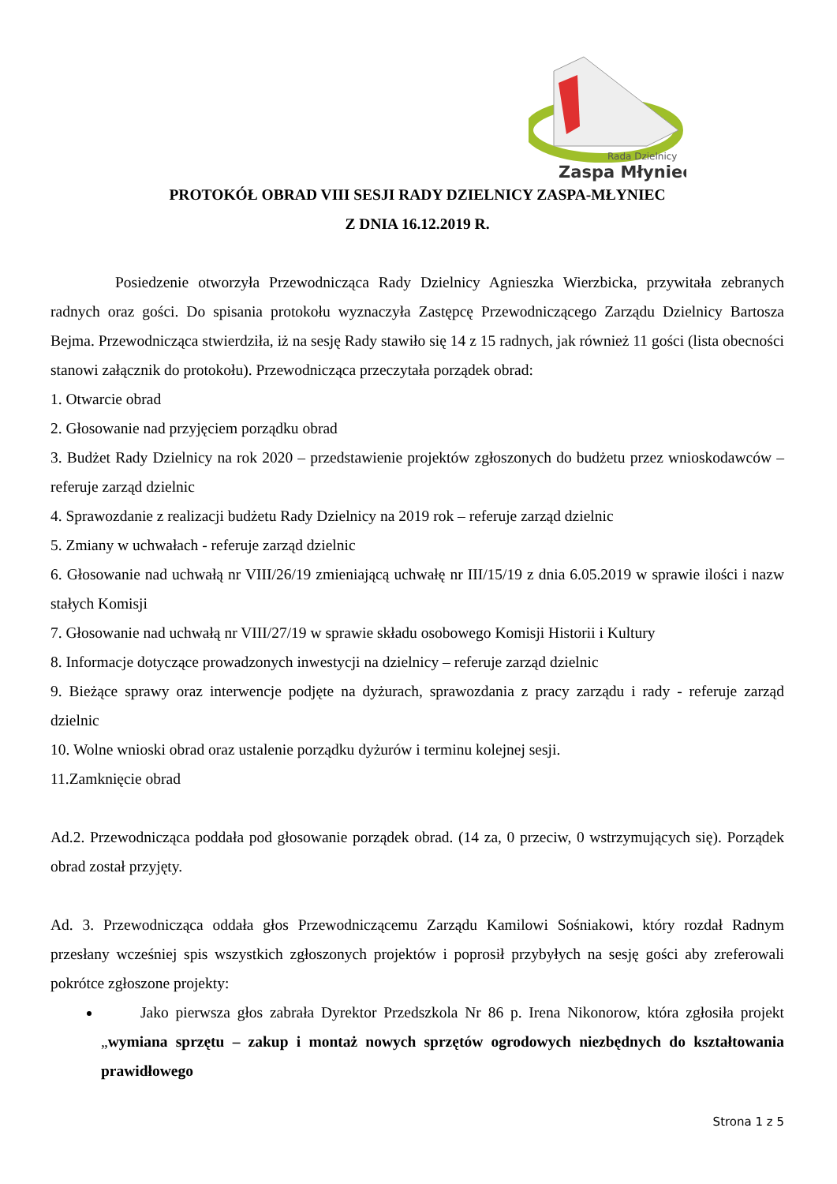Rada Dzielnicy
Zaspa Młyniec
PROTOKÓŁ OBRAD VIII SESJI RADY DZIELNICY ZASPA-MŁYNIEC
Z DNIA 16.12.2019 R.
Posiedzenie otworzyła Przewodnicząca Rady Dzielnicy Agnieszka Wierzbicka, przywitała zebranych radnych oraz gości. Do spisania protokołu wyznaczyła Zastępcę Przewodniczącego Zarządu Dzielnicy Bartosza Bejma. Przewodnicząca stwierdziła, iż na sesję Rady stawiło się 14 z 15 radnych, jak również 11 gości (lista obecności stanowi załącznik do protokołu). Przewodnicząca przeczytała porządek obrad:
1. Otwarcie obrad
2. Głosowanie nad przyjęciem porządku obrad
3. Budżet Rady Dzielnicy na rok 2020 – przedstawienie projektów zgłoszonych do budżetu przez wnioskodawców – referuje zarząd dzielnic
4. Sprawozdanie z realizacji budżetu Rady Dzielnicy na 2019 rok – referuje zarząd dzielnic
5. Zmiany w uchwałach - referuje zarząd dzielnic
6. Głosowanie nad uchwałą nr VIII/26/19 zmieniającą uchwałę nr III/15/19 z dnia 6.05.2019 w sprawie ilości i nazw stałych Komisji
7. Głosowanie nad uchwałą nr VIII/27/19 w sprawie składu osobowego Komisji Historii i Kultury
8. Informacje dotyczące prowadzonych inwestycji na dzielnicy – referuje zarząd dzielnic
9. Bieżące sprawy oraz interwencje podjęte na dyżurach, sprawozdania z pracy zarządu i rady - referuje zarząd dzielnic
10. Wolne wnioski obrad oraz ustalenie porządku dyżurów i terminu kolejnej sesji.
11.Zamknięcie obrad
Ad.2. Przewodnicząca poddała pod głosowanie porządek obrad. (14 za, 0 przeciw, 0 wstrzymujących się). Porządek obrad został przyjęty.
Ad. 3. Przewodnicząca oddała głos Przewodniczącemu Zarządu Kamilowi Sośniakowi, który rozdał Radnym przesłany wcześniej spis wszystkich zgłoszonych projektów i poprosił przybyłych na sesję gości aby zreferowali pokrótce zgłoszone projekty:
Jako pierwsza głos zabrała Dyrektor Przedszkola Nr 86 p. Irena Nikonorow, która zgłosiła projekt „wymiana sprzętu – zakup i montaż nowych sprzętów ogrodowych niezbędnych do kształtowania prawidłowego
Strona 1 z 5